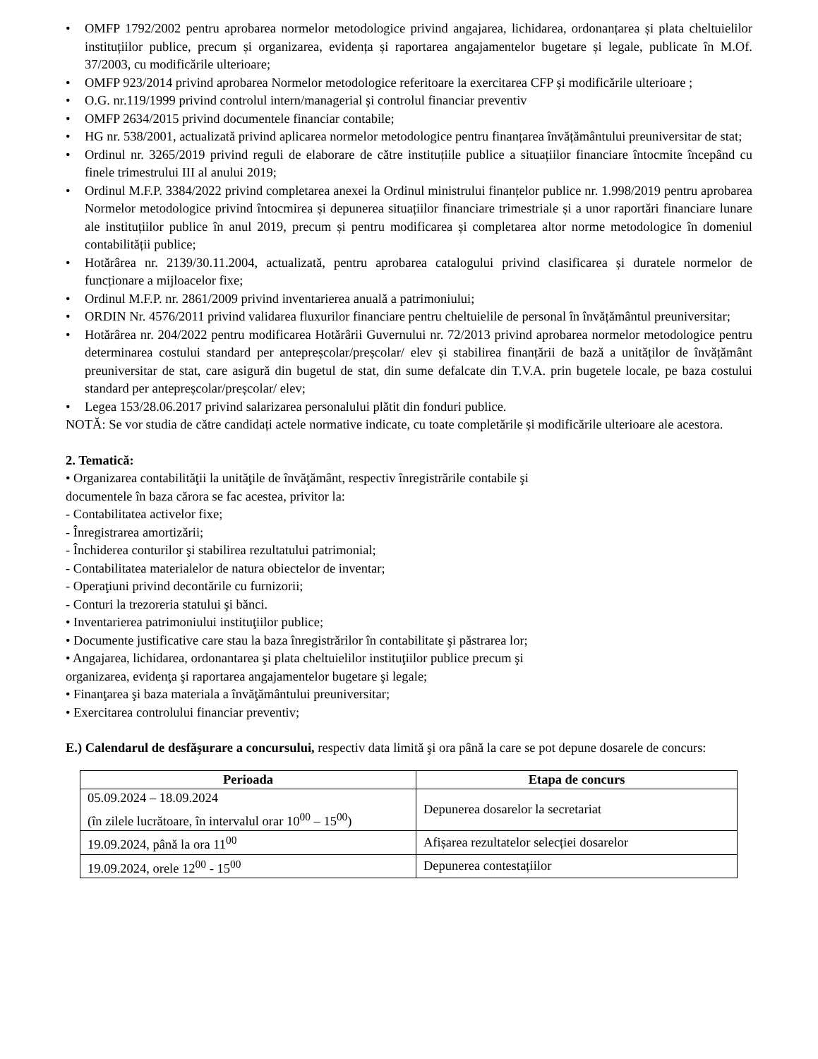• OMFP 1792/2002 pentru aprobarea normelor metodologice privind angajarea, lichidarea, ordonanțarea și plata cheltuielilor instituțiilor publice, precum și organizarea, evidența și raportarea angajamentelor bugetare și legale, publicate în M.Of. 37/2003, cu modificările ulterioare;
• OMFP 923/2014 privind aprobarea Normelor metodologice referitoare la exercitarea CFP și modificările ulterioare ;
• O.G. nr.119/1999 privind controlul intern/managerial şi controlul financiar preventiv
• OMFP 2634/2015 privind documentele financiar contabile;
• HG nr. 538/2001, actualizată privind aplicarea normelor metodologice pentru finanțarea învățământului preuniversitar de stat;
• Ordinul nr. 3265/2019 privind reguli de elaborare de către instituțiile publice a situațiilor financiare întocmite începând cu finele trimestrului III al anului 2019;
• Ordinul M.F.P. 3384/2022 privind completarea anexei la Ordinul ministrului finanțelor publice nr. 1.998/2019 pentru aprobarea Normelor metodologice privind întocmirea și depunerea situațiilor financiare trimestriale și a unor raportări financiare lunare ale instituțiilor publice în anul 2019, precum și pentru modificarea și completarea altor norme metodologice în domeniul contabilității publice;
• Hotărârea nr. 2139/30.11.2004, actualizată, pentru aprobarea catalogului privind clasificarea și duratele normelor de funcționare a mijloacelor fixe;
• Ordinul M.F.P. nr. 2861/2009 privind inventarierea anuală a patrimoniului;
• ORDIN Nr. 4576/2011 privind validarea fluxurilor financiare pentru cheltuielile de personal în învățământul preuniversitar;
• Hotărârea nr. 204/2022 pentru modificarea Hotărârii Guvernului nr. 72/2013 privind aprobarea normelor metodologice pentru determinarea costului standard per antepreșcolar/preșcolar/ elev și stabilirea finanțării de bază a unităților de învățământ preuniversitar de stat, care asigură din bugetul de stat, din sume defalcate din T.V.A. prin bugetele locale, pe baza costului standard per antepreșcolar/preșcolar/ elev;
• Legea 153/28.06.2017 privind salarizarea personalului plătit din fonduri publice.
NOTĂ: Se vor studia de către candidați actele normative indicate, cu toate completările și modificările ulterioare ale acestora.
2. Tematică:
• Organizarea contabilităţii la unităţile de învăţământ, respectiv înregistrările contabile şi
documentele în baza cărora se fac acestea, privitor la:
- Contabilitatea activelor fixe;
- Înregistrarea amortizării;
- Închiderea conturilor şi stabilirea rezultatului patrimonial;
- Contabilitatea materialelor de natura obiectelor de inventar;
- Operaţiuni privind decontările cu furnizorii;
- Conturi la trezoreria statului şi bănci.
• Inventarierea patrimoniului instituţiilor publice;
• Documente justificative care stau la baza înregistrărilor în contabilitate şi păstrarea lor;
• Angajarea, lichidarea, ordonantarea şi plata cheltuielilor instituţiilor publice precum şi
organizarea, evidenţa şi raportarea angajamentelor bugetare şi legale;
• Finanţarea şi baza materiala a învăţământului preuniversitar;
• Exercitarea controlului financiar preventiv;
E.) Calendarul de desfăşurare a concursului, respectiv data limită şi ora până la care se pot depune dosarele de concurs:
| Perioada | Etapa de concurs |
| --- | --- |
| 05.09.2024 – 18.09.2024 (în zilele lucrătoare, în intervalul orar 10<sup>00</sup> – 15<sup>00</sup>) | Depunerea dosarelor la secretariat |
| 19.09.2024, până la ora 11<sup>00</sup> | Afișarea rezultatelor selecției dosarelor |
| 19.09.2024, orele 12<sup>00</sup> - 15<sup>00</sup> | Depunerea contestațiilor |